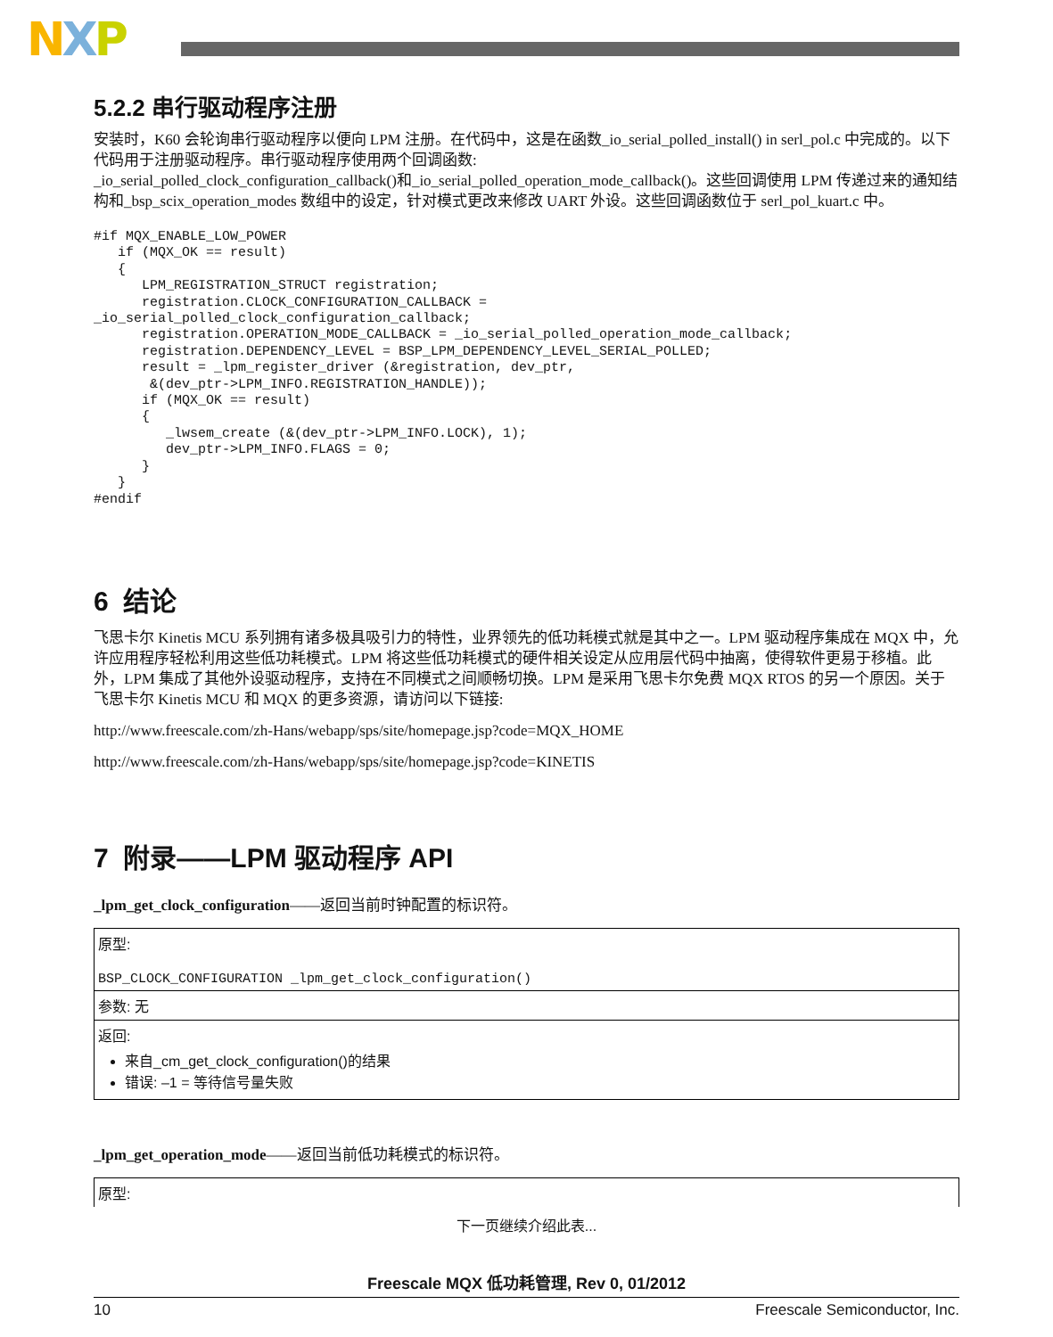NXP
5.2.2 串行驱动程序注册
安装时，K60 会轮询串行驱动程序以便向 LPM 注册。在代码中，这是在函数_io_serial_polled_install() in serl_pol.c 中完成的。以下代码用于注册驱动程序。串行驱动程序使用两个回调函数:
_io_serial_polled_clock_configuration_callback()和_io_serial_polled_operation_mode_callback()。这些回调使用 LPM 传递过来的通知结构和_bsp_scix_operation_modes 数组中的设定，针对模式更改来修改 UART 外设。这些回调函数位于 serl_pol_kuart.c 中。
#if MQX_ENABLE_LOW_POWER
   if (MQX_OK == result)
   {
      LPM_REGISTRATION_STRUCT registration;
      registration.CLOCK_CONFIGURATION_CALLBACK =
_io_serial_polled_clock_configuration_callback;
      registration.OPERATION_MODE_CALLBACK = _io_serial_polled_operation_mode_callback;
      registration.DEPENDENCY_LEVEL = BSP_LPM_DEPENDENCY_LEVEL_SERIAL_POLLED;
      result = _lpm_register_driver (&registration, dev_ptr,
       &(dev_ptr->LPM_INFO.REGISTRATION_HANDLE));
      if (MQX_OK == result)
      {
         _lwsem_create (&(dev_ptr->LPM_INFO.LOCK), 1);
         dev_ptr->LPM_INFO.FLAGS = 0;
      }
   }
#endif
6 结论
飞思卡尔 Kinetis MCU 系列拥有诸多极具吸引力的特性，业界领先的低功耗模式就是其中之一。LPM 驱动程序集成在 MQX 中，允许应用程序轻松利用这些低功耗模式。LPM 将这些低功耗模式的硬件相关设定从应用层代码中抽离，使得软件更易于移植。此外，LPM 集成了其他外设驱动程序，支持在不同模式之间顺畅切换。LPM 是采用飞思卡尔免费 MQX RTOS 的另一个原因。关于飞思卡尔 Kinetis MCU 和 MQX 的更多资源，请访问以下链接:
http://www.freescale.com/zh-Hans/webapp/sps/site/homepage.jsp?code=MQX_HOME
http://www.freescale.com/zh-Hans/webapp/sps/site/homepage.jsp?code=KINETIS
7 附录——LPM 驱动程序 API
_lpm_get_clock_configuration——返回当前时钟配置的标识符。
| 原型: BSP_CLOCK_CONFIGURATION _lpm_get_clock_configuration() |
| 参数: 无 |
| 返回: 来自_cm_get_clock_configuration()的结果 错误: –1 = 等待信号量失败 |
_lpm_get_operation_mode——返回当前低功耗模式的标识符。
| 原型: |
下一页继续介绍此表...
Freescale MQX 低功耗管理, Rev 0, 01/2012
10 Freescale Semiconductor, Inc.